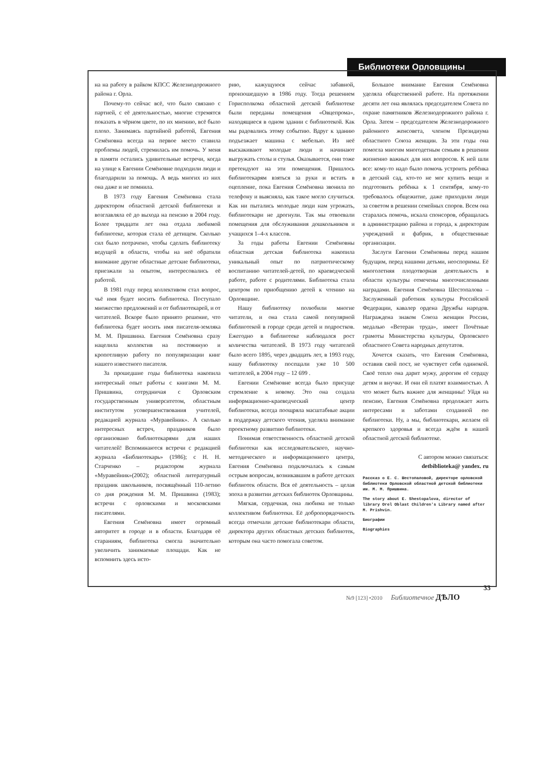Библиотеки Орловщины
на на работу в райком КПСС Железнодорожного района г. Орла.
Почему-то сейчас всё, что было связано с партией, с её деятельностью, многие стремятся показать в чёрном цвете, по их мнению, всё было плохо. Занимаясь партийной работой, Евгения Семёновна всегда на первое место ставила проблемы людей, стремилась им помочь. У меня в памяти остались удивительные встречи, когда на улице к Евгении Семёновне подходили люди и благодарили за помощь. А ведь многих из них она даже и не помнила.
В 1973 году Евгения Семёновна стала директором областной детской библиотеки и возглавляла её до выхода на пенсию в 2004 году. Более тридцати лет она отдала любимой библиотеке, которая стала её детищем. Сколько сил было потрачено, чтобы сделать библиотеку ведущей в области, чтобы на неё обратили внимание другие областные детские библиотеки, приезжали за опытом, интересовались её работой.
В 1981 году перед коллективом стал вопрос, чьё имя будет носить библиотека. Поступало множество предложений и от библиотекарей, и от читателей. Вскоре было принято решение, что библиотека будет носить имя писателя-земляка М. М. Пришвина. Евгения Семёновна сразу нацелила коллектив на постоянную и кропотливую работу по популяризации книг нашего известного писателя.
За прошедшие годы библиотека накопила интересный опыт работы с книгами М. М. Пришвина, сотрудничая с Орловским государственным университетом, областным институтом усовершенствования учителей, редакцией журнала «Муравейник». А сколько интересных встреч, праздников было организовано библиотекарями для наших читателей! Вспоминаются встречи с редакцией журнала «Библиотекарь» (1986); с Н. Н. Старченко – редактором журнала «Муравейник»(2002); областной литературный праздник школьников, посвящённый 110-летию со дня рождения М. М. Пришвина (1983); встречи с орловскими и московскими писателями.
Евгения Семёновна имеет огромный авторитет в городе и в области. Благодаря её стараниям, библиотека смогла значительно увеличить занимаемые площади. Как не вспомнить здесь исто-
рию, кажущуюся сейчас забавной, произошедшую в 1986 году. Тогда решением Горисполкома областной детской библиотеке были переданы помещения «Овцепрома», находящиеся в одном здании с библиотекой. Как мы радовались этому событию. Вдруг к зданию подъезжает машина с мебелью. Из неё выскакивают молодые люди и начинают выгружать столы и стулья. Оказывается, они тоже претендуют на эти помещения. Пришлось библиотекарям взяться за руки и встать в оцепление, пока Евгения Семёновна звонила по телефону и выясняла, как такое могло случиться. Как ни пытались молодые люди нам угрожать, библиотекари не дрогнули. Так мы отвоевали помещения для обслуживания дошкольников и учащихся 1–4-х классов.
За годы работы Евгении Семёновны областная детская библиотека накопила уникальный опыт по патриотическому воспитанию читателей-детей, по краеведческой работе, работе с родителями. Библиотека стала центром по приобщению детей к чтению на Орловщине.
Нашу библиотеку полюбили многие читатели, и она стала самой популярной библиотекой в городе среди детей и подростков. Ежегодно в библиотеке наблюдался рост количества читателей. В 1973 году читателей было всего 1895, через двадцать лет, в 1993 году, нашу библиотеку посещали уже 10 500 читателей, в 2004 году – 12 699 .
Евгении Семёновне всегда было присуще стремление к новому. Это она создала информационно-краеведческий центр библиотеки, всегда поощряла масштабные акции в поддержку детского чтения, уделяла внимание проектному развитию библиотеки.
Понимая ответственность областной детской библиотеки как исследовательского, научно-методического и информационного центра, Евгения Семёновна подключалась к самым острым вопросам, возникавшим в работе детских библиотек области. Вся её деятельность – целая эпоха в развитии детских библиотек Орловщины.
Мягкая, сердечная, она любима не только коллективом библиотеки. Её добропорядочность всегда отмечали детские библиотекари области, директора других областных детских библиотек, которым она часто помогала советом.
Большое внимание Евгения Семёновна уделяла общественной работе. На протяжении десяти лет она являлась председателем Совета по охране памятников Железнодорожного района г. Орла. Затем – председателем Железнодорожного районного женсовета, членом Президиума областного Союза женщин. За эти годы она помогла многим многодетным семьям в решении жизненно важных для них вопросов. К ней шли все: кому-то надо было помочь устроить ребёнка в детский сад, кто-то не мог купить вещи и подготовить ребёнка к 1 сентября, кому-то требовалось общежитие, даже приходили люди за советом в решении семейных споров. Всем она старалась помочь, искала спонсоров, обращалась в администрацию района и города, к директорам учреждений и фабрик, в общественные организации.
Заслуги Евгении Семёновны перед нашим будущим, перед нашими детьми, неоспоримы. Её многолетняя плодотворная деятельность в области культуры отмечены многочисленными наградами. Евгения Семёновна Шестопалова – Заслуженный работник культуры Российской Федерации, кавалер ордена Дружбы народов. Награждена знаком Союза женщин России, медалью «Ветеран труда», имеет Почётные грамоты Министерства культуры, Орловского областного Совета народных депутатов.
Хочется сказать, что Евгения Семёновна, оставив свой пост, не чувствует себя одинокой. Своё тепло она дарит мужу, дорогим её сердцу детям и внучке. И они ей платят взаимностью. А что может быть важнее для женщины! Уйдя на пенсию, Евгения Семёновна продолжает жить интересами и заботами созданной ею библиотеки. Ну, а мы, библиотекари, желаем ей крепкого здоровья и всегда ждём в нашей областной детской библиотеке.
С автором можно связаться:
detbiblioteka@ yandex. ru
Рассказ о Е. С. Шестопаловой, директоре орловской библиотеки Орловской областной детской библиотеки им. М. М. Пришвина.
The story about E. Shestopalova, director of library Orel Oblast Children's Library named after M. Prishvin.
Биографии
Biographies
№9 [123] •2010 Библиотечное ДѢЛО
33